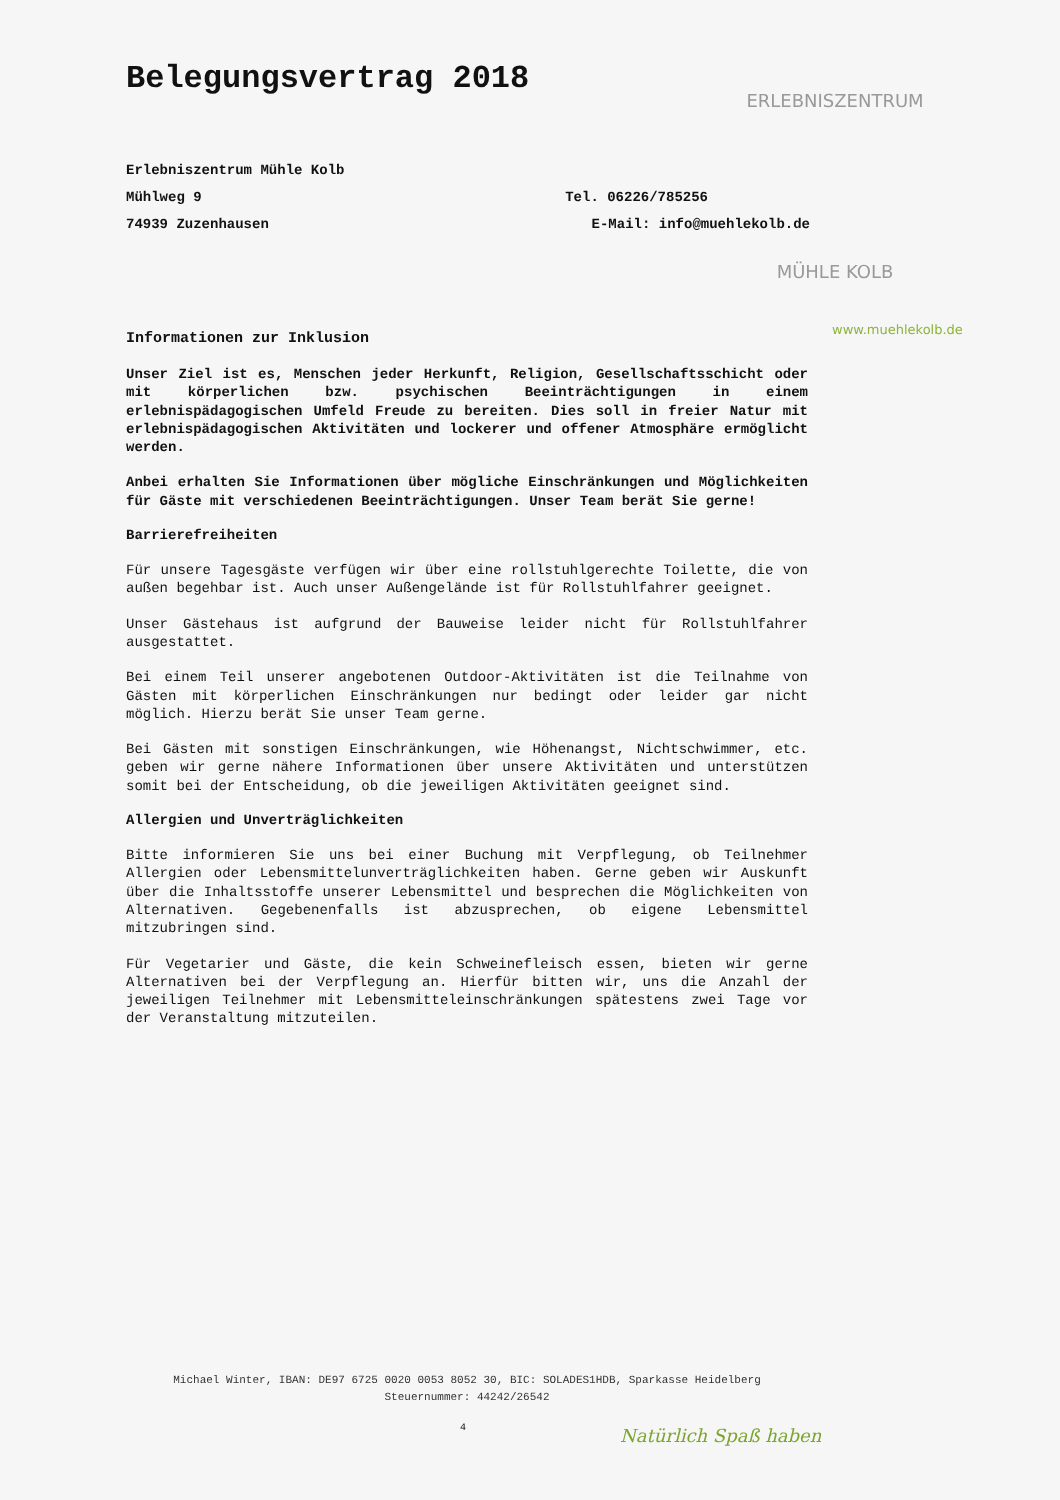ERLEBNISZENTRUM
MÜHLE KOLB
www.muehlekolb.de
Belegungsvertrag 2018
Erlebniszentrum Mühle Kolb
Mühlweg 9 Tel. 06226/785256
74939 Zuzenhausen E-Mail: info@muehlekolb.de
Informationen zur Inklusion
Unser Ziel ist es, Menschen jeder Herkunft, Religion, Gesellschaftsschicht oder mit körperlichen bzw. psychischen Beeinträchtigungen in einem erlebnispädagogischen Umfeld Freude zu bereiten. Dies soll in freier Natur mit erlebnispädagogischen Aktivitäten und lockerer und offener Atmosphäre ermöglicht werden.
Anbei erhalten Sie Informationen über mögliche Einschränkungen und Möglichkeiten für Gäste mit verschiedenen Beeinträchtigungen. Unser Team berät Sie gerne!
Barrierefreiheiten
Für unsere Tagesgäste verfügen wir über eine rollstuhlgerechte Toilette, die von außen begehbar ist. Auch unser Außengelände ist für Rollstuhlfahrer geeignet.
Unser Gästehaus ist aufgrund der Bauweise leider nicht für Rollstuhlfahrer ausgestattet.
Bei einem Teil unserer angebotenen Outdoor-Aktivitäten ist die Teilnahme von Gästen mit körperlichen Einschränkungen nur bedingt oder leider gar nicht möglich. Hierzu berät Sie unser Team gerne.
Bei Gästen mit sonstigen Einschränkungen, wie Höhenangst, Nichtschwimmer, etc. geben wir gerne nähere Informationen über unsere Aktivitäten und unterstützen somit bei der Entscheidung, ob die jeweiligen Aktivitäten geeignet sind.
Allergien und Unverträglichkeiten
Bitte informieren Sie uns bei einer Buchung mit Verpflegung, ob Teilnehmer Allergien oder Lebensmittelunverträglichkeiten haben. Gerne geben wir Auskunft über die Inhaltsstoffe unserer Lebensmittel und besprechen die Möglichkeiten von Alternativen. Gegebenenfalls ist abzusprechen, ob eigene Lebensmittel mitzubringen sind.
Für Vegetarier und Gäste, die kein Schweinefleisch essen, bieten wir gerne Alternativen bei der Verpflegung an. Hierfür bitten wir, uns die Anzahl der jeweiligen Teilnehmer mit Lebensmitteleinschränkungen spätestens zwei Tage vor der Veranstaltung mitzuteilen.
Michael Winter, IBAN: DE97 6725 0020 0053 8052 30, BIC: SOLADES1HDB, Sparkasse Heidelberg
Steuernummer: 44242/26542
4 Natürlich Spaß haben